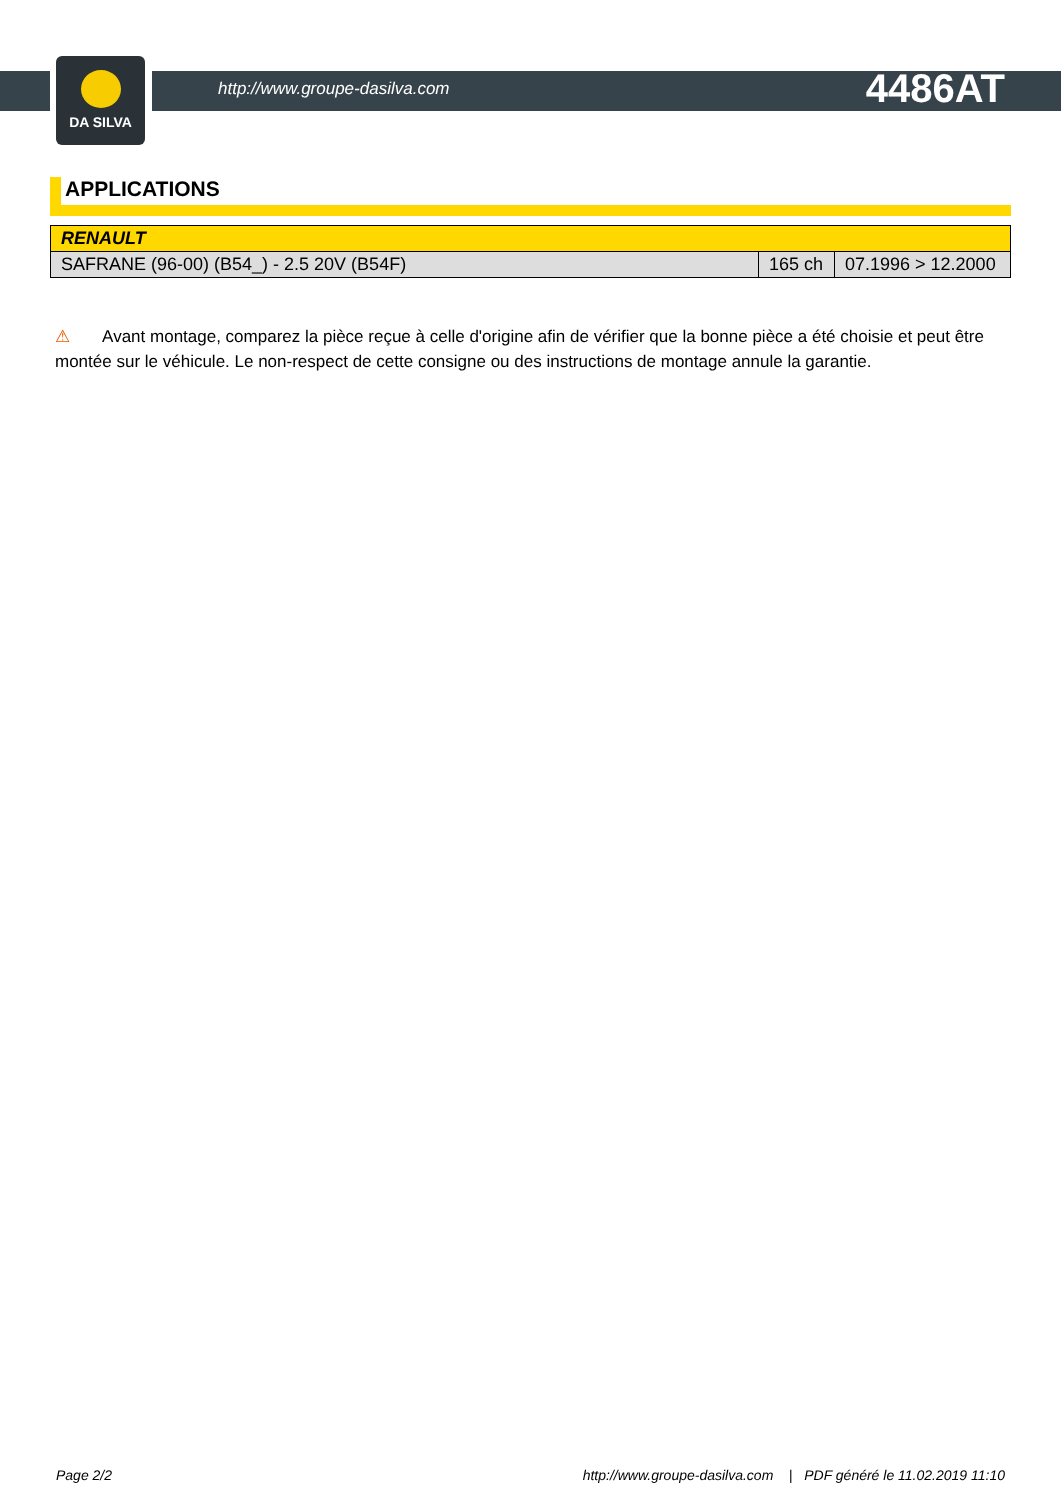DA SILVA
http://www.groupe-dasilva.com
4486AT
APPLICATIONS
| RENAULT | | |
| --- | --- | --- |
| SAFRANE (96-00) (B54_) - 2.5 20V (B54F) | 165 ch | 07.1996 > 12.2000 |
⚠ Avant montage, comparez la pièce reçue à celle d'origine afin de vérifier que la bonne pièce a été choisie et peut être montée sur le véhicule. Le non-respect de cette consigne ou des instructions de montage annule la garantie.
Page 2/2 http://www.groupe-dasilva.com | PDF généré le 11.02.2019 11:10